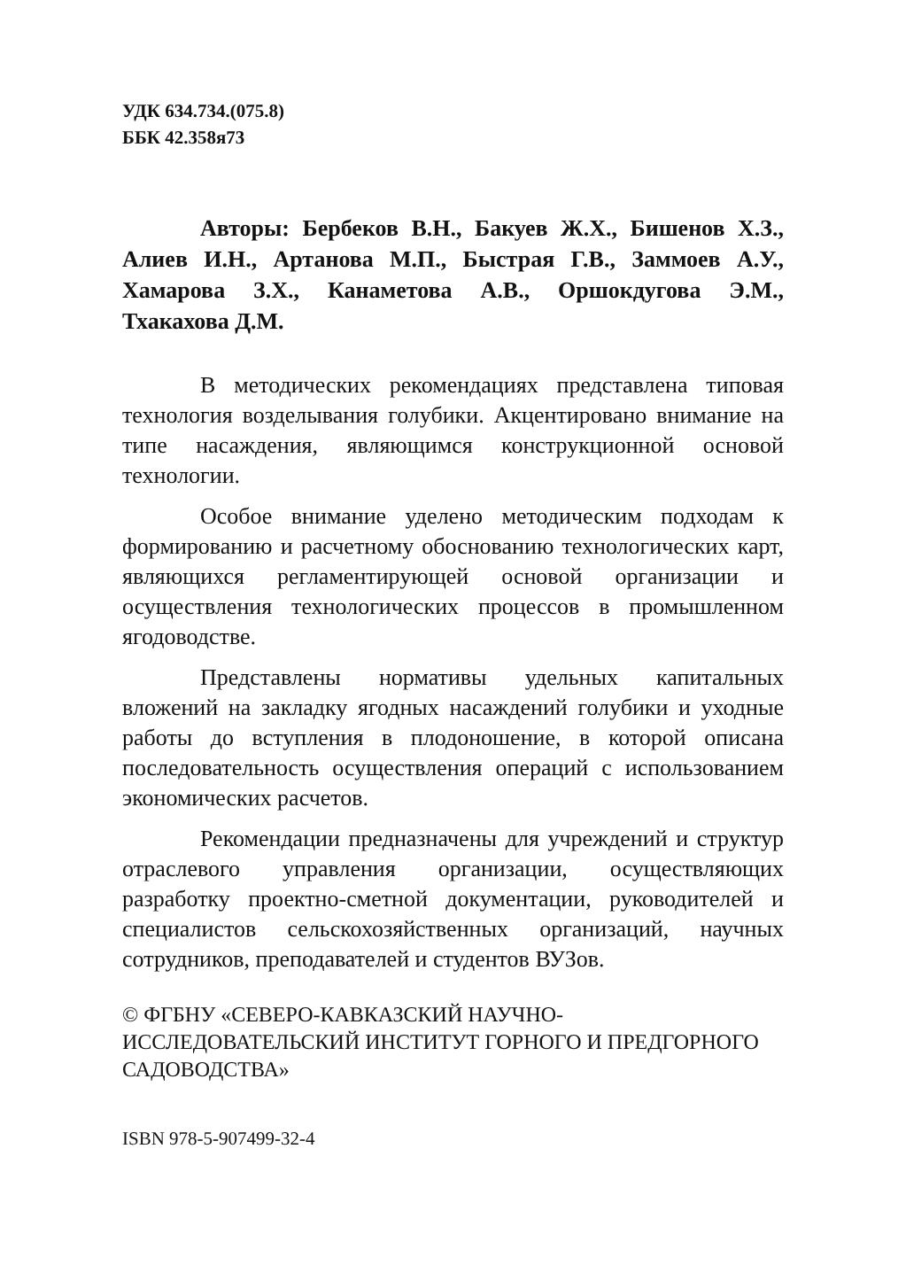УДК 634.734.(075.8)
ББК 42.358я73
Авторы: Бербеков В.Н., Бакуев Ж.Х., Бишенов Х.З., Алиев И.Н., Артанова М.П., Быстрая Г.В., Заммоев А.У., Хамарова З.Х., Канаметова А.В., Оршокдугова Э.М., Тхакахова Д.М.
В методических рекомендациях представлена типовая технология возделывания голубики. Акцентировано внимание на типе насаждения, являющимся конструкционной основой технологии.
Особое внимание уделено методическим подходам к формированию и расчетному обоснованию технологических карт, являющихся регламентирующей основой организации и осуществления технологических процессов в промышленном ягодоводстве.
Представлены нормативы удельных капитальных вложений на закладку ягодных насаждений голубики и уходные работы до вступления в плодоношение, в которой описана последовательность осуществления операций с использованием экономических расчетов.
Рекомендации предназначены для учреждений и структур отраслевого управления организации, осуществляющих разработку проектно-сметной документации, руководителей и специалистов сельскохозяйственных организаций, научных сотрудников, преподавателей и студентов ВУЗов.
© ФГБНУ «СЕВЕРО-КАВКАЗСКИЙ НАУЧНО-ИССЛЕДОВАТЕЛЬСКИЙ ИНСТИТУТ ГОРНОГО И ПРЕДГОРНОГО САДОВОДСТВА»
ISBN 978-5-907499-32-4